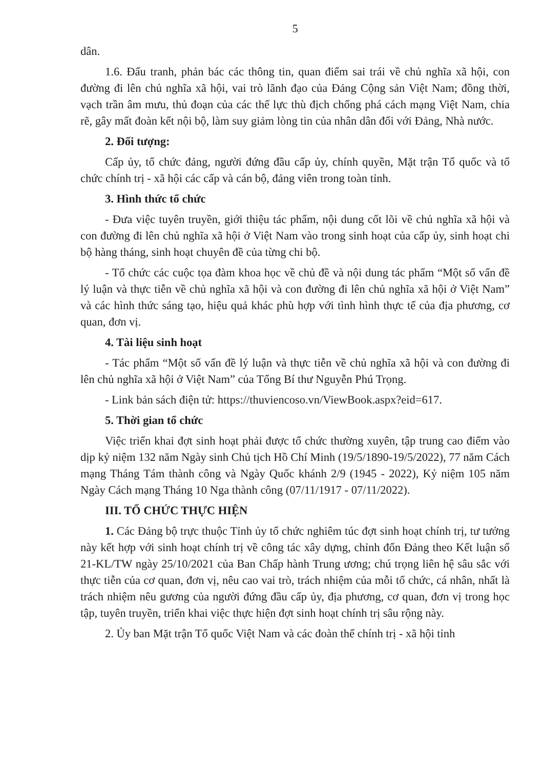5
dân.
1.6. Đấu tranh, phản bác các thông tin, quan điểm sai trái về chủ nghĩa xã hội, con đường đi lên chủ nghĩa xã hội, vai trò lãnh đạo của Đảng Cộng sản Việt Nam; đồng thời, vạch trần âm mưu, thủ đoạn của các thế lực thù địch chống phá cách mạng Việt Nam, chia rẽ, gây mất đoàn kết nội bộ, làm suy giảm lòng tin của nhân dân đối với Đảng, Nhà nước.
2. Đối tượng:
Cấp ủy, tổ chức đảng, người đứng đầu cấp ủy, chính quyền, Mặt trận Tổ quốc và tổ chức chính trị - xã hội các cấp và cán bộ, đảng viên trong toàn tỉnh.
3. Hình thức tổ chức
- Đưa việc tuyên truyền, giới thiệu tác phẩm, nội dung cốt lõi về chủ nghĩa xã hội và con đường đi lên chủ nghĩa xã hội ở Việt Nam vào trong sinh hoạt của cấp ủy, sinh hoạt chi bộ hàng tháng, sinh hoạt chuyên đề của từng chi bộ.
- Tổ chức các cuộc tọa đàm khoa học về chủ đề và nội dung tác phẩm “Một số vấn đề lý luận và thực tiễn về chủ nghĩa xã hội và con đường đi lên chủ nghĩa xã hội ở Việt Nam” và các hình thức sáng tạo, hiệu quả khác phù hợp với tình hình thực tế của địa phương, cơ quan, đơn vị.
4. Tài liệu sinh hoạt
- Tác phẩm “Một số vấn đề lý luận và thực tiễn về chủ nghĩa xã hội và con đường đi lên chủ nghĩa xã hội ở Việt Nam” của Tổng Bí thư Nguyễn Phú Trọng.
- Link bản sách điện tử: https://thuviencoso.vn/ViewBook.aspx?eid=617.
5. Thời gian tổ chức
Việc triển khai đợt sinh hoạt phải được tổ chức thường xuyên, tập trung cao điểm vào dịp kỷ niệm 132 năm Ngày sinh Chủ tịch Hồ Chí Minh (19/5/1890-19/5/2022), 77 năm Cách mạng Tháng Tám thành công và Ngày Quốc khánh 2/9 (1945 - 2022), Kỷ niệm 105 năm Ngày Cách mạng Tháng 10 Nga thành công (07/11/1917 - 07/11/2022).
III. TỔ CHỨC THỰC HIỆN
1. Các Đảng bộ trực thuộc Tỉnh ủy tổ chức nghiêm túc đợt sinh hoạt chính trị, tư tưởng này kết hợp với sinh hoạt chính trị về công tác xây dựng, chỉnh đốn Đảng theo Kết luận số 21-KL/TW ngày 25/10/2021 của Ban Chấp hành Trung ương; chú trọng liên hệ sâu sắc với thực tiễn của cơ quan, đơn vị, nêu cao vai trò, trách nhiệm của mỗi tổ chức, cá nhân, nhất là trách nhiệm nêu gương của người đứng đầu cấp ủy, địa phương, cơ quan, đơn vị trong học tập, tuyên truyền, triển khai việc thực hiện đợt sinh hoạt chính trị sâu rộng này.
2. Ủy ban Mặt trận Tổ quốc Việt Nam và các đoàn thể chính trị - xã hội tỉnh